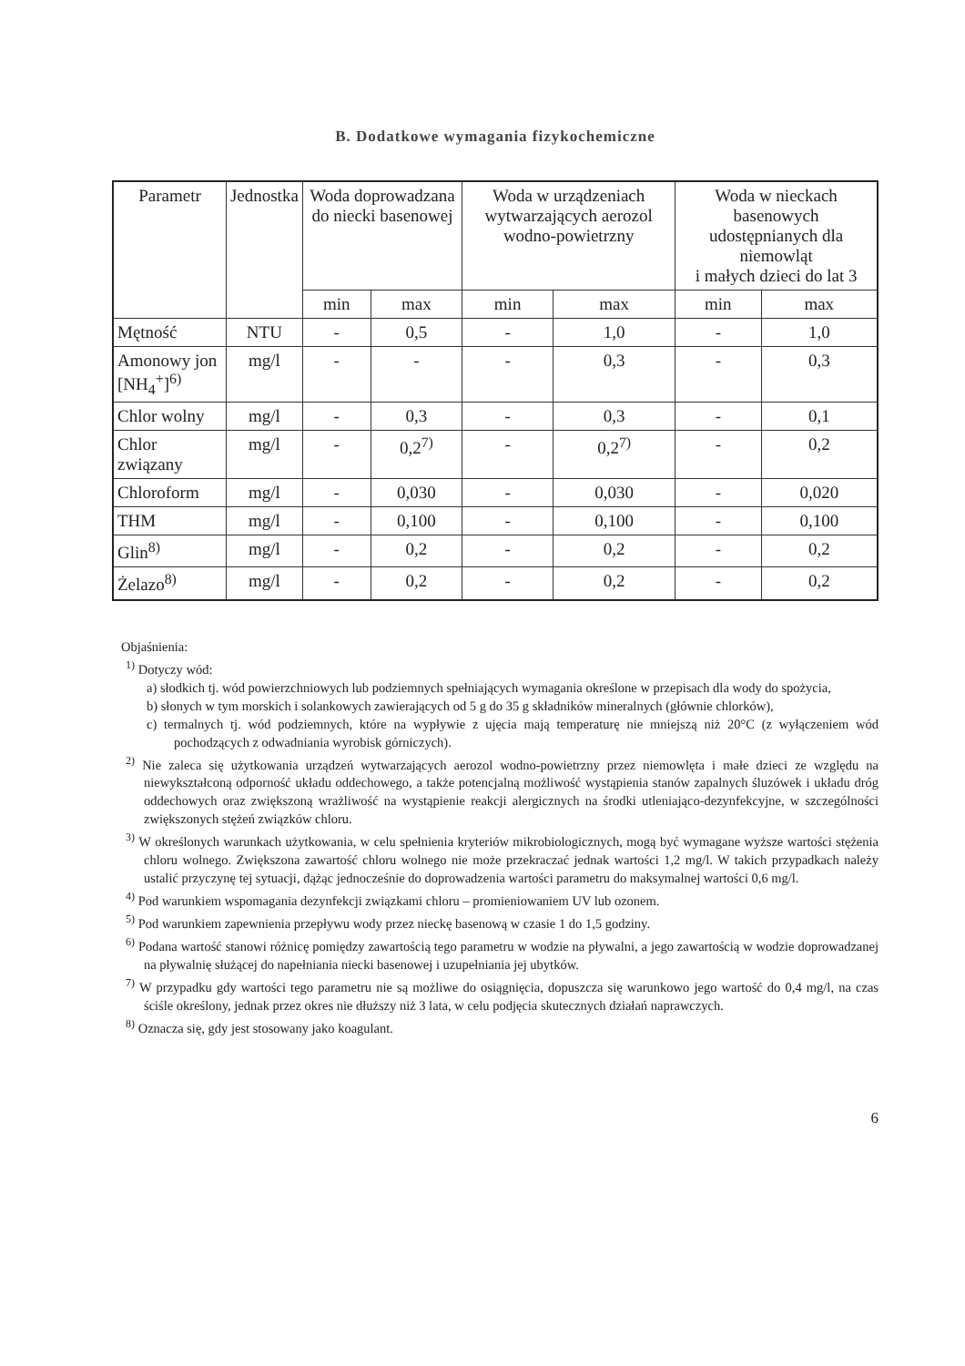B. Dodatkowe wymagania fizykochemiczne
| Parametr | Jednostka | Woda doprowadzana do niecki basenowej | | Woda w urządzeniach wytwarzających aerozol wodno-powietrzny | | Woda w nieckach basenowych udostępnianych dla niemowląt i małych dzieci do lat 3 | |
| --- | --- | --- | --- | --- | --- | --- | --- |
| | | min | max | min | max | min | max |
| Mętność | NTU | - | 0,5 | - | 1,0 | - | 1,0 |
| Amonowy jon [NH<sub>4</sub><sup>+</sup>]<sup>6)</sup> | mg/l | - | - | - | 0,3 | - | 0,3 |
| Chlor wolny | mg/l | - | 0,3 | - | 0,3 | - | 0,1 |
| Chlor związany | mg/l | - | 0,2<sup>7)</sup> | - | 0,2<sup>7)</sup> | - | 0,2 |
| Chloroform | mg/l | - | 0,030 | - | 0,030 | - | 0,020 |
| THM | mg/l | - | 0,100 | - | 0,100 | - | 0,100 |
| Glin<sup>8)</sup> | mg/l | - | 0,2 | - | 0,2 | - | 0,2 |
| Żelazo<sup>8)</sup> | mg/l | - | 0,2 | - | 0,2 | - | 0,2 |
Objaśnienia:
<sup>1)</sup> Dotyczy wód:
a) słodkich tj. wód powierzchniowych lub podziemnych spełniających wymagania określone w przepisach dla wody do spożycia,
b) słonych w tym morskich i solankowych zawierających od 5 g do 35 g składników mineralnych (głównie chlorków),
c) termalnych tj. wód podziemnych, które na wypływie z ujęcia mają temperaturę nie mniejszą niż 20°C (z wyłączeniem wód pochodzących z odwadniania wyrobisk górniczych).
<sup>2)</sup> Nie zaleca się użytkowania urządzeń wytwarzających aerozol wodno-powietrzny przez niemowlęta i małe dzieci ze względu na niewykształconą odporność układu oddechowego, a także potencjalną możliwość wystąpienia stanów zapalnych śluzówek i układu dróg oddechowych oraz zwiększoną wrażliwość na wystąpienie reakcji alergicznych na środki utleniająco-dezynfekcyjne, w szczególności zwiększonych stężeń związków chloru.
<sup>3)</sup> W określonych warunkach użytkowania, w celu spełnienia kryteriów mikrobiologicznych, mogą być wymagane wyższe wartości stężenia chloru wolnego. Zwiększona zawartość chloru wolnego nie może przekraczać jednak wartości 1,2 mg/l. W takich przypadkach należy ustalić przyczynę tej sytuacji, dążąc jednocześnie do doprowadzenia wartości parametru do maksymalnej wartości 0,6 mg/l.
<sup>4)</sup> Pod warunkiem wspomagania dezynfekcji związkami chloru – promieniowaniem UV lub ozonem.
<sup>5)</sup> Pod warunkiem zapewnienia przepływu wody przez nieckę basenową w czasie 1 do 1,5 godziny.
<sup>6)</sup> Podana wartość stanowi różnicę pomiędzy zawartością tego parametru w wodzie na pływalni, a jego zawartością w wodzie doprowadzanej na pływalnię służącej do napełniania niecki basenowej i uzupełniania jej ubytków.
<sup>7)</sup> W przypadku gdy wartości tego parametru nie są możliwe do osiągnięcia, dopuszcza się warunkowo jego wartość do 0,4 mg/l, na czas ściśle określony, jednak przez okres nie dłuższy niż 3 lata, w celu podjęcia skutecznych działań naprawczych.
<sup>8)</sup> Oznacza się, gdy jest stosowany jako koagulant.
6